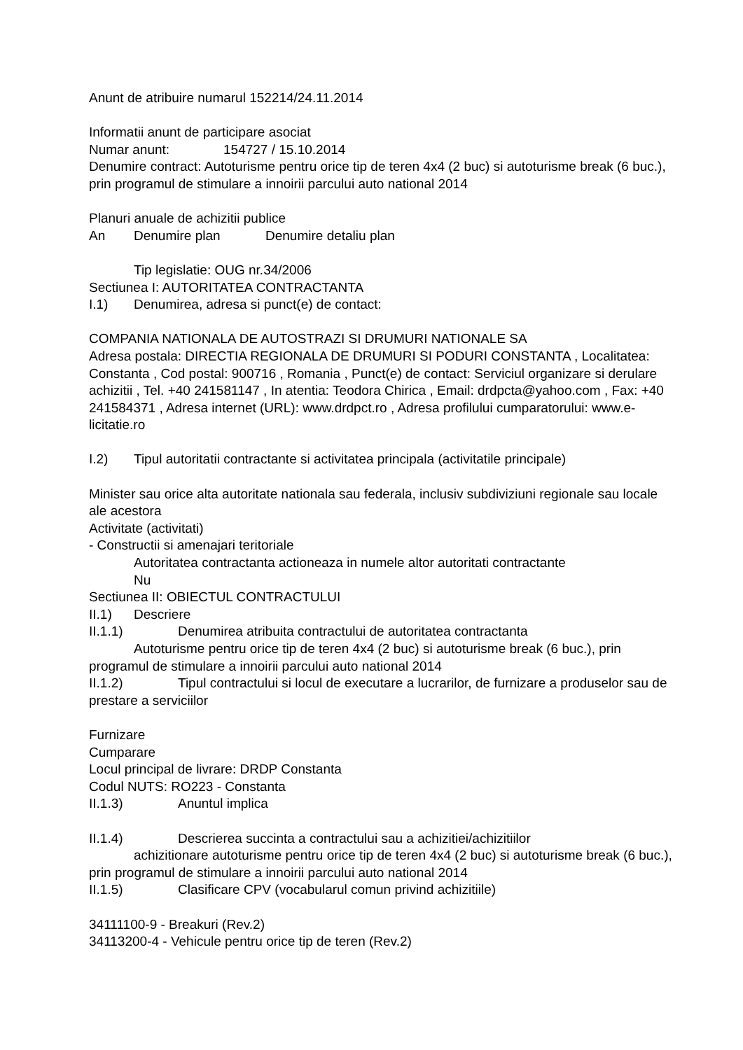Anunt de atribuire numarul 152214/24.11.2014
Informatii anunt de participare asociat
Numar anunt: 154727 / 15.10.2014
Denumire contract: Autoturisme pentru orice tip de teren 4x4 (2 buc) si autoturisme break (6 buc.), prin programul de stimulare a innoirii parcului auto national 2014
Planuri anuale de achizitii publice
An Denumire plan Denumire detaliu plan
Tip legislatie: OUG nr.34/2006
Sectiunea I: AUTORITATEA CONTRACTANTA
I.1) Denumirea, adresa si punct(e) de contact:
COMPANIA NATIONALA DE AUTOSTRAZI SI DRUMURI NATIONALE SA
Adresa postala: DIRECTIA REGIONALA DE DRUMURI SI PODURI CONSTANTA , Localitatea: Constanta , Cod postal: 900716 , Romania , Punct(e) de contact: Serviciul organizare si derulare achizitii , Tel. +40 241581147 , In atentia: Teodora Chirica , Email: drdpcta@yahoo.com , Fax: +40 241584371 , Adresa internet (URL): www.drdpct.ro , Adresa profilului cumparatorului: www.e-licitatie.ro
I.2) Tipul autoritatii contractante si activitatea principala (activitatile principale)
Minister sau orice alta autoritate nationala sau federala, inclusiv subdiviziuni regionale sau locale ale acestora
Activitate (activitati)
- Constructii si amenajari teritoriale
Autoritatea contractanta actioneaza in numele altor autoritati contractante
Nu
Sectiunea II: OBIECTUL CONTRACTULUI
II.1) Descriere
II.1.1) Denumirea atribuita contractului de autoritatea contractanta
Autoturisme pentru orice tip de teren 4x4 (2 buc) si autoturisme break (6 buc.), prin programul de stimulare a innoirii parcului auto national 2014
II.1.2) Tipul contractului si locul de executare a lucrarilor, de furnizare a produselor sau de prestare a serviciilor
Furnizare
Cumparare
Locul principal de livrare: DRDP Constanta
Codul NUTS: RO223 - Constanta
II.1.3) Anuntul implica
II.1.4) Descrierea succinta a contractului sau a achizitiei/achizitiilor
achizitionare autoturisme pentru orice tip de teren 4x4 (2 buc) si autoturisme break (6 buc.), prin programul de stimulare a innoirii parcului auto national 2014
II.1.5) Clasificare CPV (vocabularul comun privind achizitiile)
34111100-9 - Breakuri (Rev.2)
34113200-4 - Vehicule pentru orice tip de teren (Rev.2)